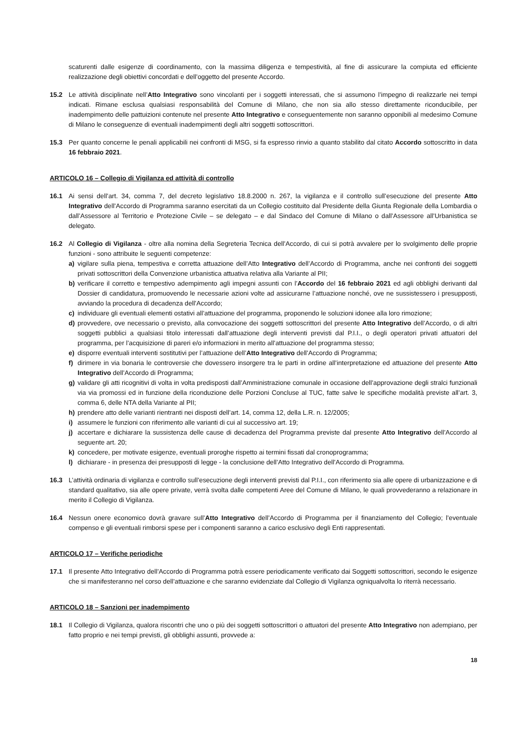scaturenti dalle esigenze di coordinamento, con la massima diligenza e tempestività, al fine di assicurare la compiuta ed efficiente realizzazione degli obiettivi concordati e dell’oggetto del presente Accordo.
15.2 Le attività disciplinate nell’Atto Integrativo sono vincolanti per i soggetti interessati, che si assumono l’impegno di realizzarle nei tempi indicati. Rimane esclusa qualsiasi responsabilità del Comune di Milano, che non sia allo stesso direttamente riconducibile, per inadempimento delle pattuizioni contenute nel presente Atto Integrativo e conseguentemente non saranno opponibili al medesimo Comune di Milano le conseguenze di eventuali inadempimenti degli altri soggetti sottoscrittori.
15.3 Per quanto concerne le penali applicabili nei confronti di MSG, si fa espresso rinvio a quanto stabilito dal citato Accordo sottoscritto in data 16 febbraio 2021.
ARTICOLO 16 – Collegio di Vigilanza ed attività di controllo
16.1 Ai sensi dell’art. 34, comma 7, del decreto legislativo 18.8.2000 n. 267, la vigilanza e il controllo sull’esecuzione del presente Atto Integrativo dell’Accordo di Programma saranno esercitati da un Collegio costituito dal Presidente della Giunta Regionale della Lombardia o dall’Assessore al Territorio e Protezione Civile – se delegato – e dal Sindaco del Comune di Milano o dall’Assessore all’Urbanistica se delegato.
16.2 Al Collegio di Vigilanza - oltre alla nomina della Segreteria Tecnica dell’Accordo, di cui si potrà avvalere per lo svolgimento delle proprie funzioni - sono attribuite le seguenti competenze:
a) vigilare sulla piena, tempestiva e corretta attuazione dell’Atto Integrativo dell’Accordo di Programma, anche nei confronti dei soggetti privati sottoscrittori della Convenzione urbanistica attuativa relativa alla Variante al PII;
b) verificare il corretto e tempestivo adempimento agli impegni assunti con l’Accordo del 16 febbraio 2021 ed agli obblighi derivanti dal Dossier di candidatura, promuovendo le necessarie azioni volte ad assicurarne l’attuazione nonché, ove ne sussistessero i presupposti, avviando la procedura di decadenza dell’Accordo;
c) individuare gli eventuali elementi ostativi all’attuazione del programma, proponendo le soluzioni idonee alla loro rimozione;
d) provvedere, ove necessario o previsto, alla convocazione dei soggetti sottoscrittori del presente Atto Integrativo dell’Accordo, o di altri soggetti pubblici a qualsiasi titolo interessati dall’attuazione degli interventi previsti dal P.I.I., o degli operatori privati attuatori del programma, per l’acquisizione di pareri e/o informazioni in merito all’attuazione del programma stesso;
e) disporre eventuali interventi sostitutivi per l’attuazione dell’Atto Integrativo dell’Accordo di Programma;
f) dirimere in via bonaria le controversie che dovessero insorgere tra le parti in ordine all’interpretazione ed attuazione del presente Atto Integrativo dell’Accordo di Programma;
g) validare gli atti ricognitivi di volta in volta predisposti dall’Amministrazione comunale in occasione dell’approvazione degli stralci funzionali via via promossi ed in funzione della riconduzione delle Porzioni Concluse al TUC, fatte salve le specifiche modalità previste all’art. 3, comma 6, delle NTA della Variante al PII;
h) prendere atto delle varianti rientranti nei disposti dell’art. 14, comma 12, della L.R. n. 12/2005;
i) assumere le funzioni con riferimento alle varianti di cui al successivo art. 19;
j) accertare e dichiarare la sussistenza delle cause di decadenza del Programma previste dal presente Atto Integrativo dell’Accordo al seguente art. 20;
k) concedere, per motivate esigenze, eventuali proroghe rispetto ai termini fissati dal cronoprogramma;
l) dichiarare - in presenza dei presupposti di legge - la conclusione dell’Atto Integrativo dell’Accordo di Programma.
16.3 L’attività ordinaria di vigilanza e controllo sull’esecuzione degli interventi previsti dal P.I.I., con riferimento sia alle opere di urbanizzazione e di standard qualitativo, sia alle opere private, verrà svolta dalle competenti Aree del Comune di Milano, le quali provvederanno a relazionare in merito il Collegio di Vigilanza.
16.4 Nessun onere economico dovrà gravare sull’Atto Integrativo dell’Accordo di Programma per il finanziamento del Collegio; l’eventuale compenso e gli eventuali rimborsi spese per i componenti saranno a carico esclusivo degli Enti rappresentati.
ARTICOLO 17 – Verifiche periodiche
17.1 Il presente Atto Integrativo dell’Accordo di Programma potrà essere periodicamente verificato dai Soggetti sottoscrittori, secondo le esigenze che si manifesteranno nel corso dell’attuazione e che saranno evidenziate dal Collegio di Vigilanza ogniqualvolta lo riterrà necessario.
ARTICOLO 18 – Sanzioni per inadempimento
18.1 Il Collegio di Vigilanza, qualora riscontri che uno o più dei soggetti sottoscrittori o attuatori del presente Atto Integrativo non adempiano, per fatto proprio e nei tempi previsti, gli obblighi assunti, provvede a:
18